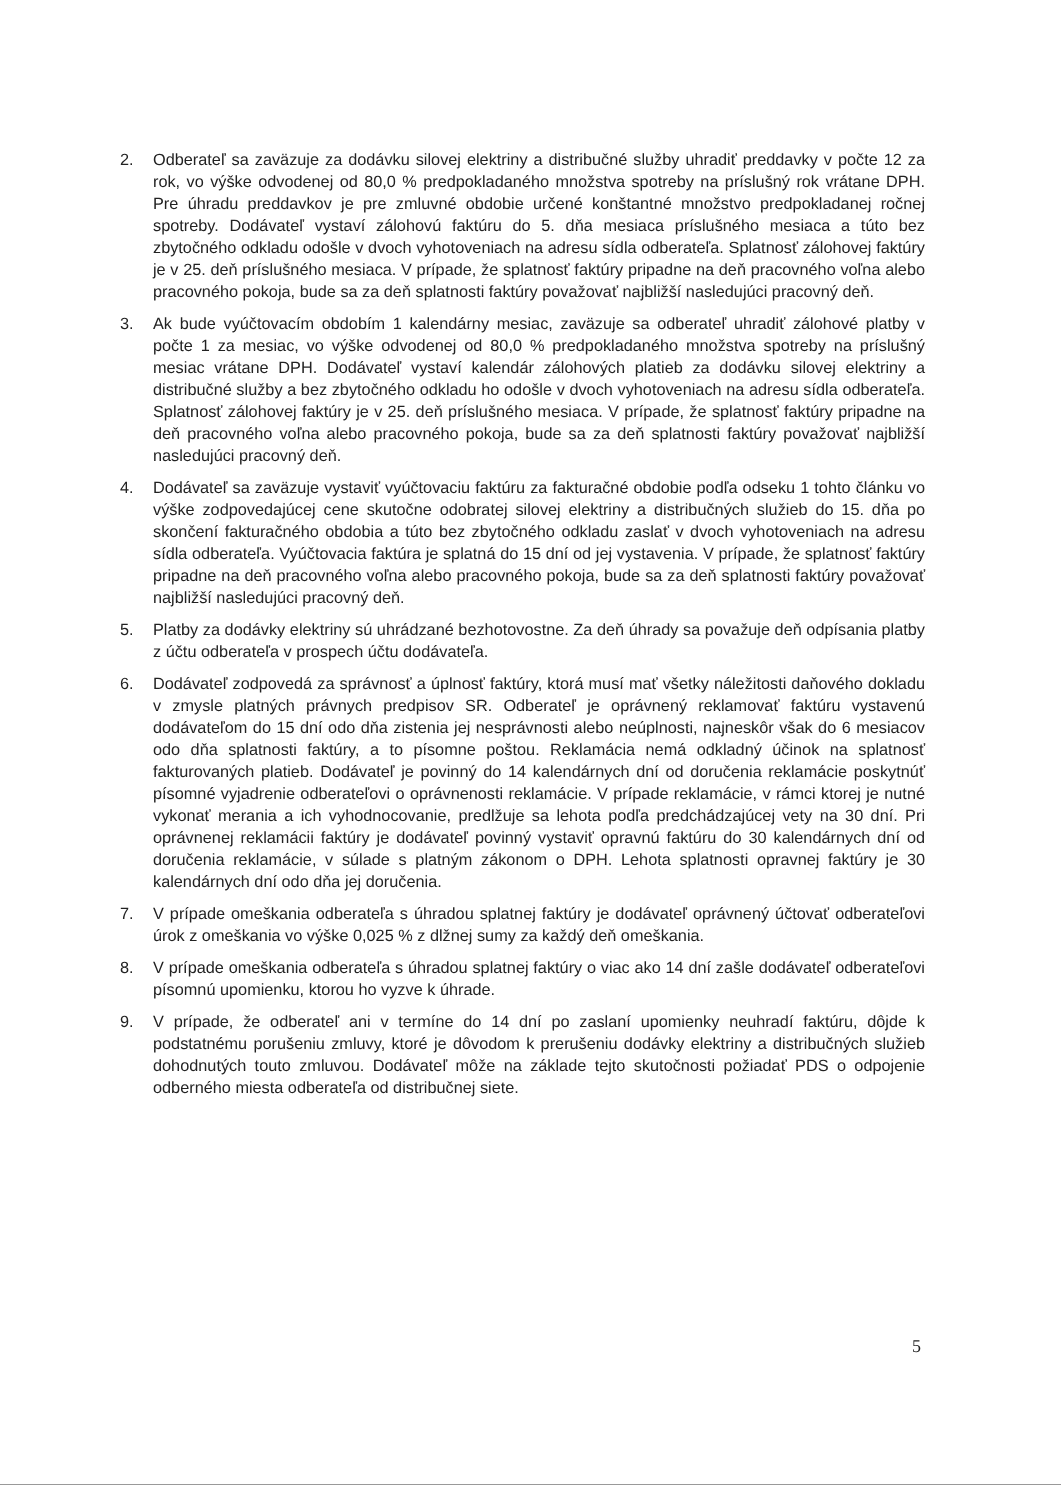2. Odberateľ sa zaväzuje za dodávku silovej elektriny a distribučné služby uhradiť preddavky v počte 12 za rok, vo výške odvodenej od 80,0 % predpokladaného množstva spotreby na príslušný rok vrátane DPH. Pre úhradu preddavkov je pre zmluvné obdobie určené konštantné množstvo predpokladanej ročnej spotreby. Dodávateľ vystaví zálohovú faktúru do 5. dňa mesiaca príslušného mesiaca a túto bez zbytočného odkladu odošle v dvoch vyhotoveniach na adresu sídla odberateľa. Splatnosť zálohovej faktúry je v 25. deň príslušného mesiaca. V prípade, že splatnosť faktúry pripadne na deň pracovného voľna alebo pracovného pokoja, bude sa za deň splatnosti faktúry považovať najbližší nasledujúci pracovný deň.
3. Ak bude vyúčtovacím obdobím 1 kalendárny mesiac, zaväzuje sa odberateľ uhradiť zálohové platby v počte 1 za mesiac, vo výške odvodenej od 80,0 % predpokladaného množstva spotreby na príslušný mesiac vrátane DPH. Dodávateľ vystaví kalendár zálohových platieb za dodávku silovej elektriny a distribučné služby a bez zbytočného odkladu ho odošle v dvoch vyhotoveniach na adresu sídla odberateľa. Splatnosť zálohovej faktúry je v 25. deň príslušného mesiaca. V prípade, že splatnosť faktúry pripadne na deň pracovného voľna alebo pracovného pokoja, bude sa za deň splatnosti faktúry považovať najbližší nasledujúci pracovný deň.
4. Dodávateľ sa zaväzuje vystaviť vyúčtovaciu faktúru za fakturačné obdobie podľa odseku 1 tohto článku vo výške zodpovedajúcej cene skutočne odobratej silovej elektriny a distribučných služieb do 15. dňa po skončení fakturačného obdobia a túto bez zbytočného odkladu zaslať v dvoch vyhotoveniach na adresu sídla odberateľa. Vyúčtovacia faktúra je splatná do 15 dní od jej vystavenia. V prípade, že splatnosť faktúry pripadne na deň pracovného voľna alebo pracovného pokoja, bude sa za deň splatnosti faktúry považovať najbližší nasledujúci pracovný deň.
5. Platby za dodávky elektriny sú uhrádzané bezhotovostne. Za deň úhrady sa považuje deň odpísania platby z účtu odberateľa v prospech účtu dodávateľa.
6. Dodávateľ zodpovedá za správnosť a úplnosť faktúry, ktorá musí mať všetky náležitosti daňového dokladu v zmysle platných právnych predpisov SR. Odberateľ je oprávnený reklamovať faktúru vystavenú dodávateľom do 15 dní odo dňa zistenia jej nesprávnosti alebo neúplnosti, najneskôr však do 6 mesiacov odo dňa splatnosti faktúry, a to písomne poštou. Reklamácia nemá odkladný účinok na splatnosť fakturovaných platieb. Dodávateľ je povinný do 14 kalendárnych dní od doručenia reklamácie poskytnúť písomné vyjadrenie odberateľovi o oprávnenosti reklamácie. V prípade reklamácie, v rámci ktorej je nutné vykonať merania a ich vyhodnocovanie, predlžuje sa lehota podľa predchádzajúcej vety na 30 dní. Pri oprávnenej reklamácii faktúry je dodávateľ povinný vystaviť opravnú faktúru do 30 kalendárnych dní od doručenia reklamácie, v súlade s platným zákonom o DPH. Lehota splatnosti opravnej faktúry je 30 kalendárnych dní odo dňa jej doručenia.
7. V prípade omeškania odberateľa s úhradou splatnej faktúry je dodávateľ oprávnený účtovať odberateľovi úrok z omeškania vo výške 0,025 % z dlžnej sumy za každý deň omeškania.
8. V prípade omeškania odberateľa s úhradou splatnej faktúry o viac ako 14 dní zašle dodávateľ odberateľovi písomnú upomienku, ktorou ho vyzve k úhrade.
9. V prípade, že odberateľ ani v termíne do 14 dní po zaslaní upomienky neuhradí faktúru, dôjde k podstatnému porušeniu zmluvy, ktoré je dôvodom k prerušeniu dodávky elektriny a distribučných služieb dohodnutých touto zmluvou. Dodávateľ môže na základe tejto skutočnosti požiadať PDS o odpojenie odberného miesta odberateľa od distribučnej siete.
5